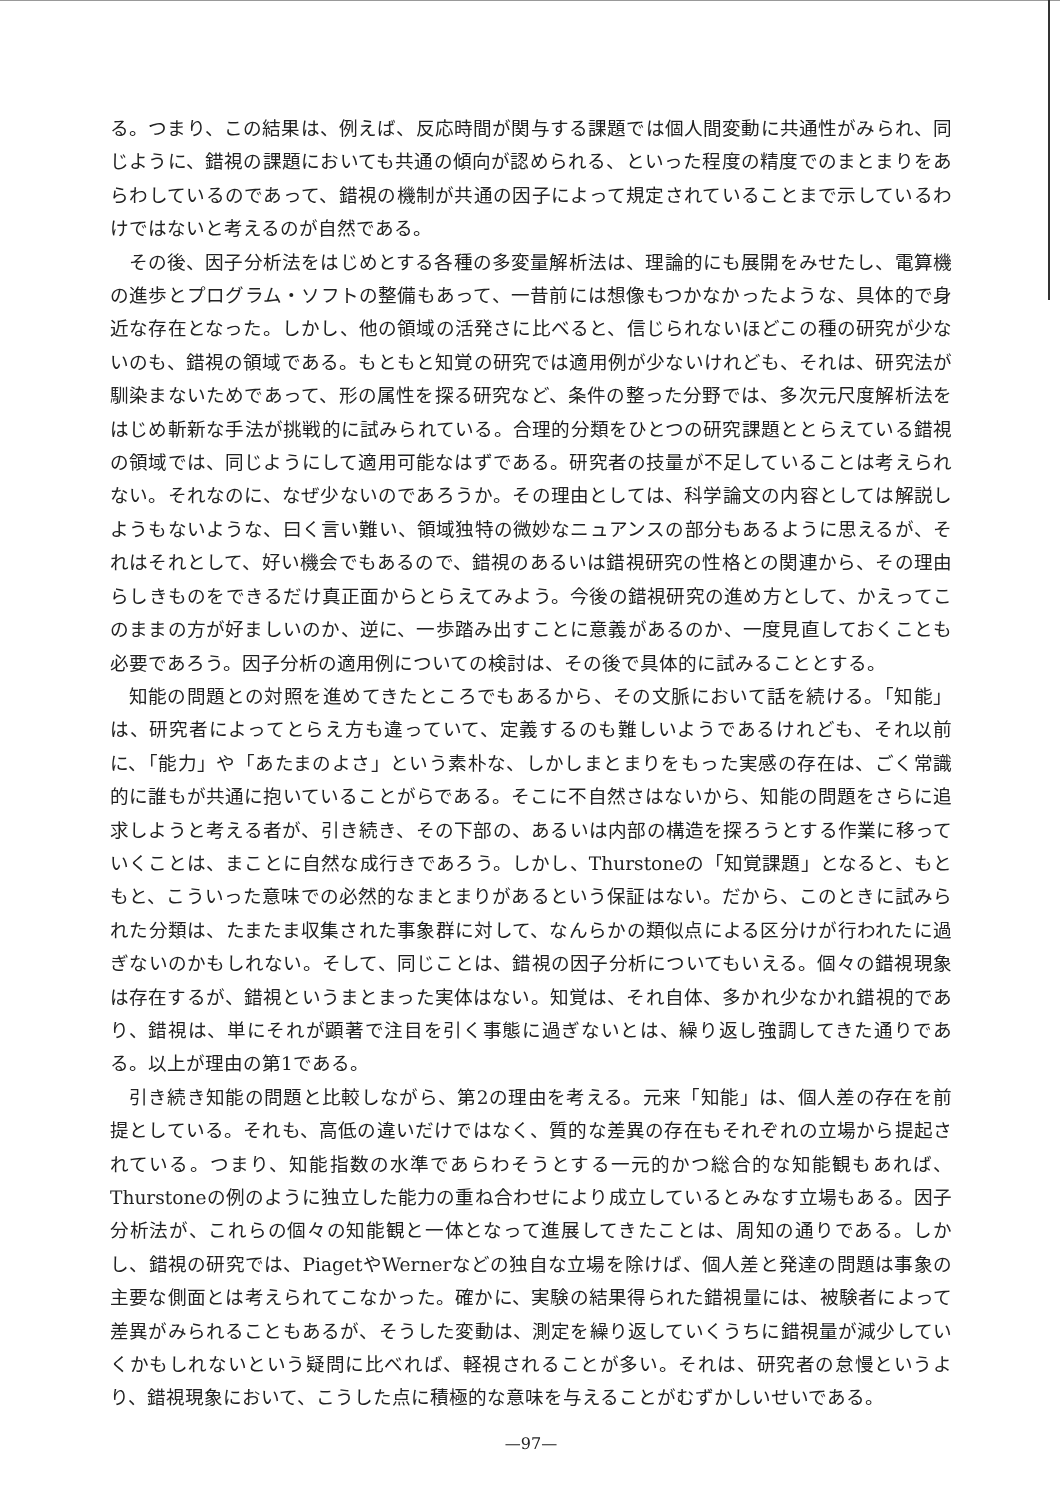る。つまり、この結果は、例えば、反応時間が関与する課題では個人間変動に共通性がみられ、同じように、錯視の課題においても共通の傾向が認められる、といった程度の精度でのまとまりをあらわしているのであって、錯視の機制が共通の因子によって規定されていることまで示しているわけではないと考えるのが自然である。
その後、因子分析法をはじめとする各種の多変量解析法は、理論的にも展開をみせたし、電算機の進歩とプログラム・ソフトの整備もあって、一昔前には想像もつかなかったような、具体的で身近な存在となった。しかし、他の領域の活発さに比べると、信じられないほどこの種の研究が少ないのも、錯視の領域である。もともと知覚の研究では適用例が少ないけれども、それは、研究法が馴染まないためであって、形の属性を探る研究など、条件の整った分野では、多次元尺度解析法をはじめ斬新な手法が挑戦的に試みられている。合理的分類をひとつの研究課題ととらえている錯視の領域では、同じようにして適用可能なはずである。研究者の技量が不足していることは考えられない。それなのに、なぜ少ないのであろうか。その理由としては、科学論文の内容としては解説しようもないような、曰く言い難い、領域独特の微妙なニュアンスの部分もあるように思えるが、それはそれとして、好い機会でもあるので、錯視のあるいは錯視研究の性格との関連から、その理由らしきものをできるだけ真正面からとらえてみよう。今後の錯視研究の進め方として、かえってこのままの方が好ましいのか、逆に、一歩踏み出すことに意義があるのか、一度見直しておくことも必要であろう。因子分析の適用例についての検討は、その後で具体的に試みることとする。
知能の問題との対照を進めてきたところでもあるから、その文脈において話を続ける。「知能」は、研究者によってとらえ方も違っていて、定義するのも難しいようであるけれども、それ以前に、「能力」や「あたまのよさ」という素朴な、しかしまとまりをもった実感の存在は、ごく常識的に誰もが共通に抱いていることがらである。そこに不自然さはないから、知能の問題をさらに追求しようと考える者が、引き続き、その下部の、あるいは内部の構造を探ろうとする作業に移っていくことは、まことに自然な成行きであろう。しかし、Thurstoneの「知覚課題」となると、もともと、こういった意味での必然的なまとまりがあるという保証はない。だから、このときに試みられた分類は、たまたま収集された事象群に対して、なんらかの類似点による区分けが行われたに過ぎないのかもしれない。そして、同じことは、錯視の因子分析についてもいえる。個々の錯視現象は存在するが、錯視というまとまった実体はない。知覚は、それ自体、多かれ少なかれ錯視的であり、錯視は、単にそれが顕著で注目を引く事態に過ぎないとは、繰り返し強調してきた通りである。以上が理由の第1である。
引き続き知能の問題と比較しながら、第2の理由を考える。元来「知能」は、個人差の存在を前提としている。それも、高低の違いだけではなく、質的な差異の存在もそれぞれの立場から提起されている。つまり、知能指数の水準であらわそうとする一元的かつ総合的な知能観もあれば、Thurstoneの例のように独立した能力の重ね合わせにより成立しているとみなす立場もある。因子分析法が、これらの個々の知能観と一体となって進展してきたことは、周知の通りである。しかし、錯視の研究では、PiagetやWernerなどの独自な立場を除けば、個人差と発達の問題は事象の主要な側面とは考えられてこなかった。確かに、実験の結果得られた錯視量には、被験者によって差異がみられることもあるが、そうした変動は、測定を繰り返していくうちに錯視量が減少していくかもしれないという疑問に比べれば、軽視されることが多い。それは、研究者の怠慢というより、錯視現象において、こうした点に積極的な意味を与えることがむずかしいせいである。
—97—